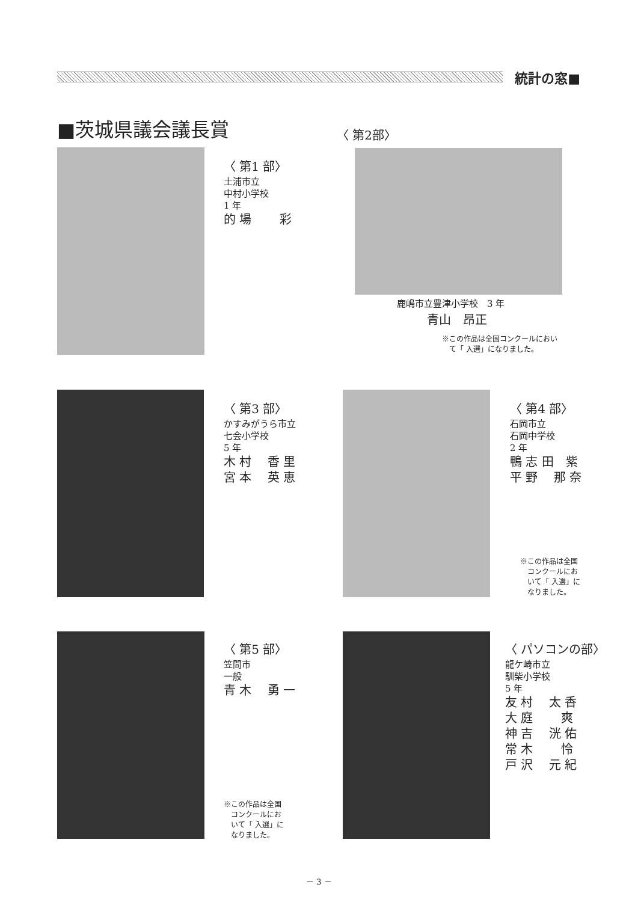統計の窓■
■茨城県議会議長賞
〈 第1 部〉
土浦市立
中村小学校
1 年
的 場　　 彩
〈 第2部〉
鹿嶋市立豊津小学校　3 年
青山　昂正
※この作品は全国コンクールにおい
　て「 入選」になりました。
〈 第3 部〉
かすみがうら市立
七会小学校
5 年
木 村　 香 里
宮 本　 英 恵
〈 第4 部〉
石岡市立
石岡中学校
2 年
鴨 志 田　紫
平 野　 那 奈
※この作品は全国
　コンクールにお
　いて「 入選」に
　なりました。
〈 第5 部〉
笠間市
一般
青 木　 勇 一
※この作品は全国
　コンクールにお
　いて「 入選」に
　なりました。
〈 パソコンの部〉
龍ケ崎市立
馴柴小学校
5 年
友 村　 太 香
大 庭　　 爽
神 吉　 洸 佑
常 木　　 怜
戸 沢　 元 紀
－ 3 －